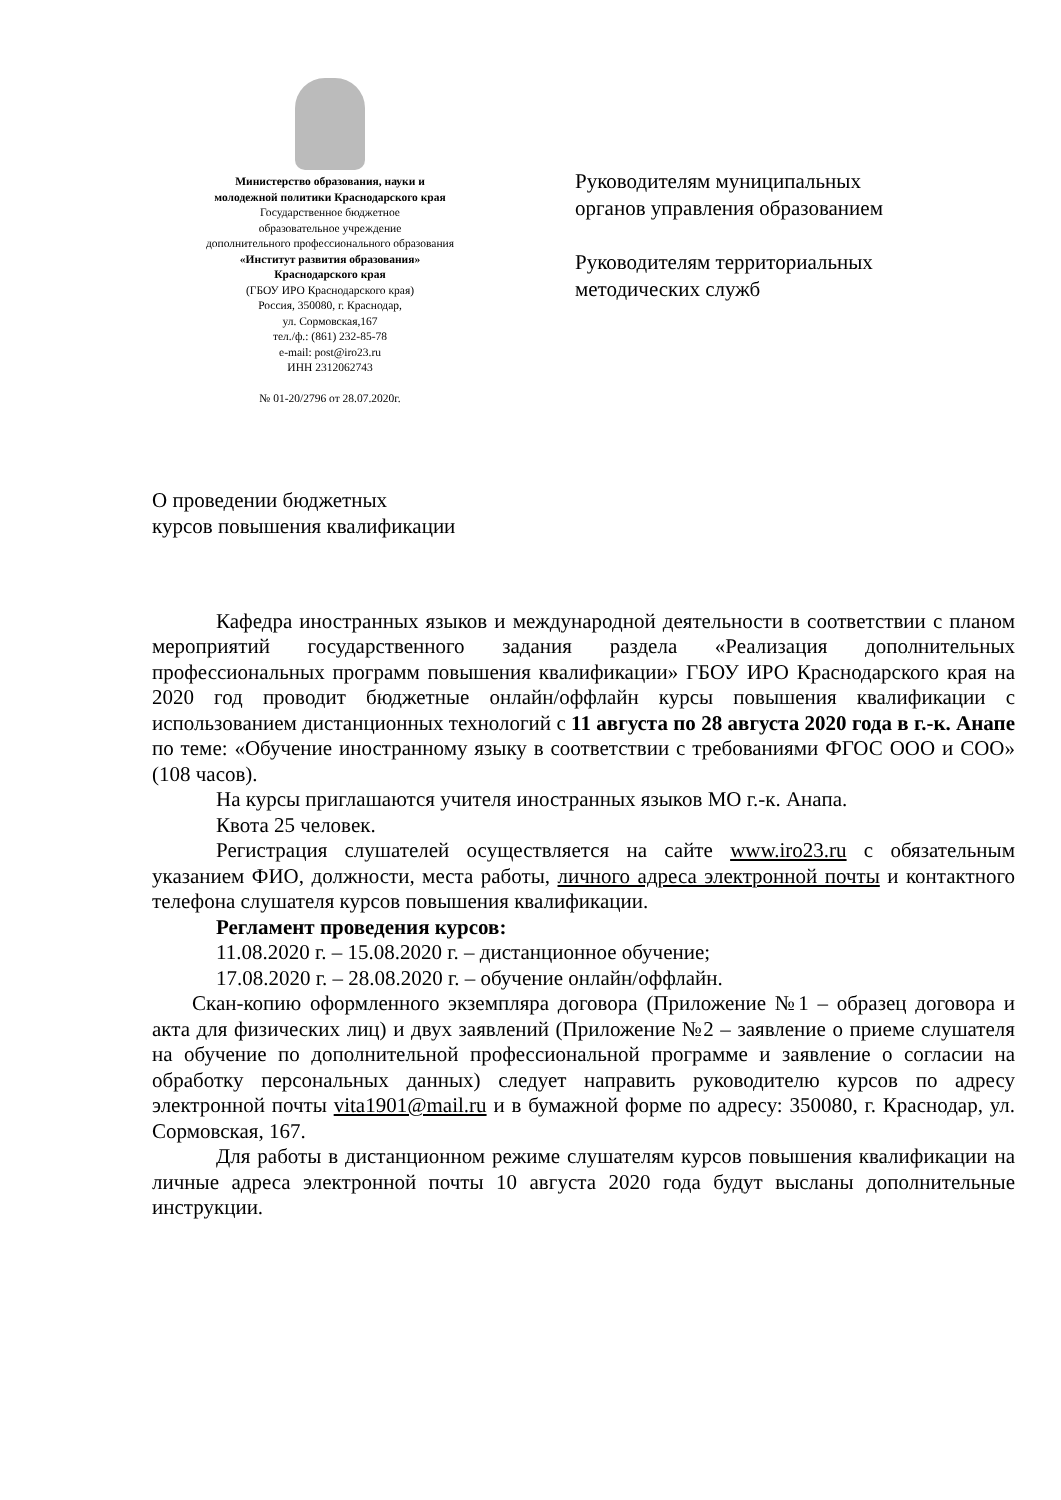Министерство образования, науки и
молодежной политики Краснодарского края
Государственное бюджетное
образовательное учреждение
дополнительного профессионального образования
«Институт развития образования»
Краснодарского края
(ГБОУ ИРО Краснодарского края)
Россия, 350080, г. Краснодар,
ул. Сормовская,167
тел./ф.: (861) 232-85-78
e-mail: post@iro23.ru
ИНН 2312062743
№ 01-20/2796 от 28.07.2020г.
Руководителям муниципальных
органов управления образованием
Руководителям территориальных
методических служб
О проведении бюджетных
курсов повышения квалификации
Кафедра иностранных языков и международной деятельности в соответствии с планом мероприятий государственного задания раздела «Реализация дополнительных профессиональных программ повышения квалификации» ГБОУ ИРО Краснодарского края на 2020 год проводит бюджетные онлайн/оффлайн курсы повышения квалификации с использованием дистанционных технологий с 11 августа по 28 августа 2020 года в г.-к. Анапе по теме: «Обучение иностранному языку в соответствии с требованиями ФГОС ООО и СОО» (108 часов).
На курсы приглашаются учителя иностранных языков МО г.-к. Анапа.
Квота 25 человек.
Регистрация слушателей осуществляется на сайте www.iro23.ru с обязательным указанием ФИО, должности, места работы, личного адреса электронной почты и контактного телефона слушателя курсов повышения квалификации.
Регламент проведения курсов:
11.08.2020 г. – 15.08.2020 г. – дистанционное обучение;
17.08.2020 г. – 28.08.2020 г. – обучение онлайн/оффлайн.
Скан-копию оформленного экземпляра договора (Приложение №1 – образец договора и акта для физических лиц) и двух заявлений (Приложение №2 – заявление о приеме слушателя на обучение по дополнительной профессиональной программе и заявление о согласии на обработку персональных данных) следует направить руководителю курсов по адресу электронной почты vita1901@mail.ru и в бумажной форме по адресу: 350080, г. Краснодар, ул. Сормовская, 167.
Для работы в дистанционном режиме слушателям курсов повышения квалификации на личные адреса электронной почты 10 августа 2020 года будут высланы дополнительные инструкции.